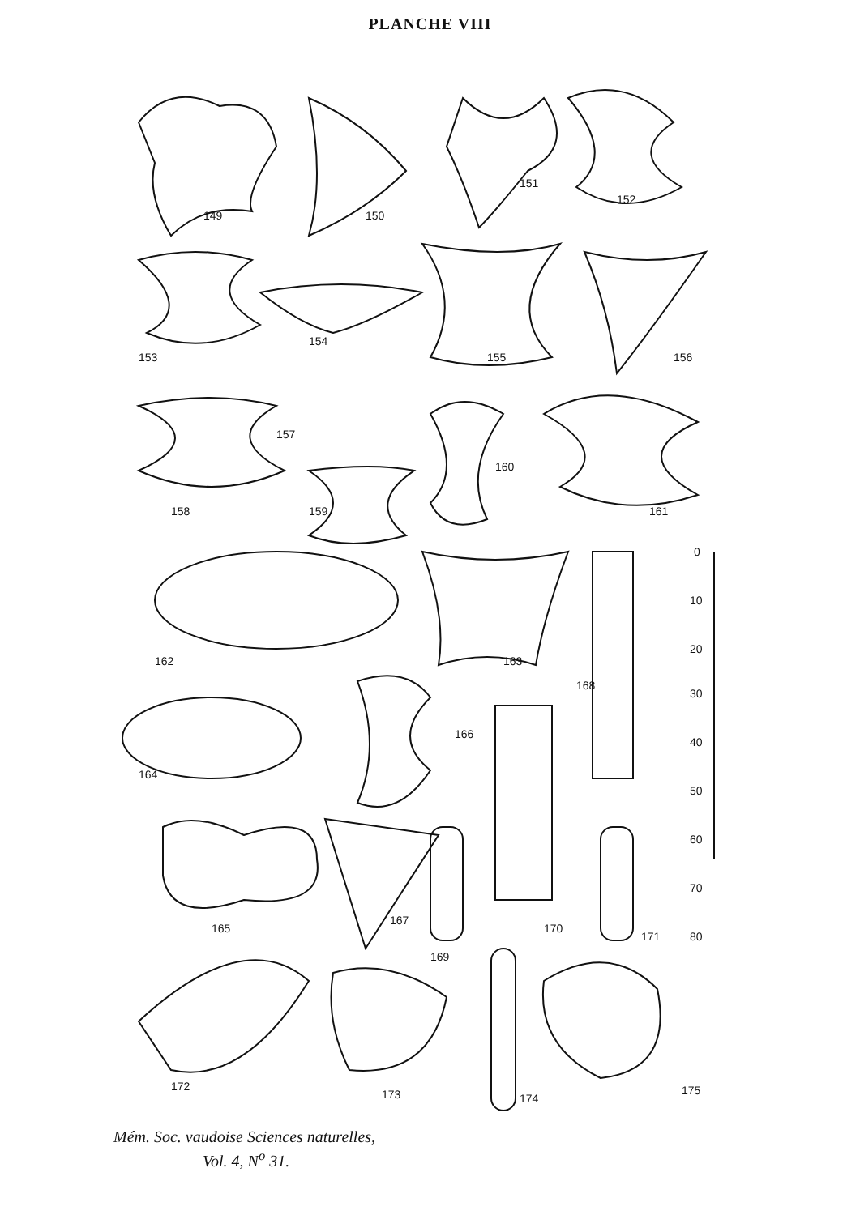PLANCHE VIII
149
150
151
152
153
154
155
156
157
158
159
160
161
162
163
164
165
166
167
168
169
170
171
172
173
174
175
0
10
20
30
40
50
60
70
80
Mém. Soc. vaudoise Sciences naturelles,
Vol. 4, N<sup>o</sup> 31.